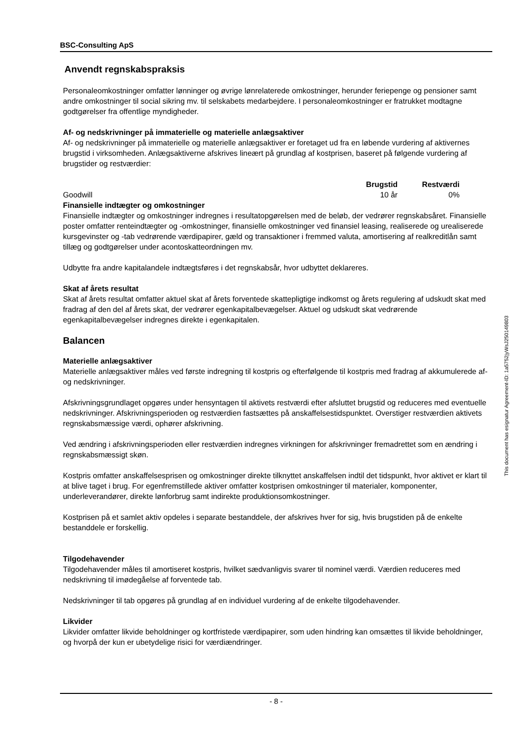BSC-Consulting ApS
Anvendt regnskabspraksis
Personaleomkostninger omfatter lønninger og øvrige lønrelaterede omkostninger, herunder feriepenge og pensioner samt andre omkostninger til social sikring mv. til selskabets medarbejdere. I personaleomkostninger er fratrukket modtagne godtgørelser fra offentlige myndigheder.
Af- og nedskrivninger på immaterielle og materielle anlægsaktiver
Af- og nedskrivninger på immaterielle og materielle anlægsaktiver er foretaget ud fra en løbende vurdering af aktivernes brugstid i virksomheden. Anlægsaktiverne afskrives lineært på grundlag af kostprisen, baseret på følgende vurdering af brugstider og restværdier:
| | Brugstid | Restværdi |
| --- | --- | --- |
| Goodwill | 10 år | 0% |
Finansielle indtægter og omkostninger
Finansielle indtægter og omkostninger indregnes i resultatopgørelsen med de beløb, der vedrører regnskabsåret. Finansielle poster omfatter renteindtægter og -omkostninger, finansielle omkostninger ved finansiel leasing, realiserede og urealiserede kursgevinster og -tab vedrørende værdipapirer, gæld og transaktioner i fremmed valuta, amortisering af realkreditlån samt tillæg og godtgørelser under acontoskatteordningen mv.
Udbytte fra andre kapitalandele indtægtsføres i det regnskabsår, hvor udbyttet deklareres.
Skat af årets resultat
Skat af årets resultat omfatter aktuel skat af årets forventede skattepligtige indkomst og årets regulering af udskudt skat med fradrag af den del af årets skat, der vedrører egenkapitalbevægelser. Aktuel og udskudt skat vedrørende egenkapitalbevægelser indregnes direkte i egenkapitalen.
Balancen
Materielle anlægsaktiver
Materielle anlægsaktiver måles ved første indregning til kostpris og efterfølgende til kostpris med fradrag af akkumulerede af- og nedskrivninger.
Afskrivningsgrundlaget opgøres under hensyntagen til aktivets restværdi efter afsluttet brugstid og reduceres med eventuelle nedskrivninger. Afskrivningsperioden og restværdien fastsættes på anskaffelsestidspunktet. Overstiger restværdien aktivets regnskabsmæssige værdi, ophører afskrivning.
Ved ændring i afskrivningsperioden eller restværdien indregnes virkningen for afskrivninger fremadrettet som en ændring i regnskabsmæssigt skøn.
Kostpris omfatter anskaffelsesprisen og omkostninger direkte tilknyttet anskaffelsen indtil det tidspunkt, hvor aktivet er klart til at blive taget i brug. For egenfremstillede aktiver omfatter kostprisen omkostninger til materialer, komponenter, underleverandører, direkte lønforbrug samt indirekte produktionsomkostninger.
Kostprisen på et samlet aktiv opdeles i separate bestanddele, der afskrives hver for sig, hvis brugstiden på de enkelte bestanddele er forskellig.
Tilgodehavender
Tilgodehavender måles til amortiseret kostpris, hvilket sædvanligvis svarer til nominel værdi. Værdien reduceres med nedskrivning til imødegåelse af forventede tab.
Nedskrivninger til tab opgøres på grundlag af en individuel vurdering af de enkelte tilgodehavender.
Likvider
Likvider omfatter likvide beholdninger og kortfristede værdipapirer, som uden hindring kan omsættes til likvide beholdninger, og hvorpå der kun er ubetydelige risici for værdiændringer.
- 8 -
This document has esignatur Agreement-ID: 1a5752jyWsJ250149803